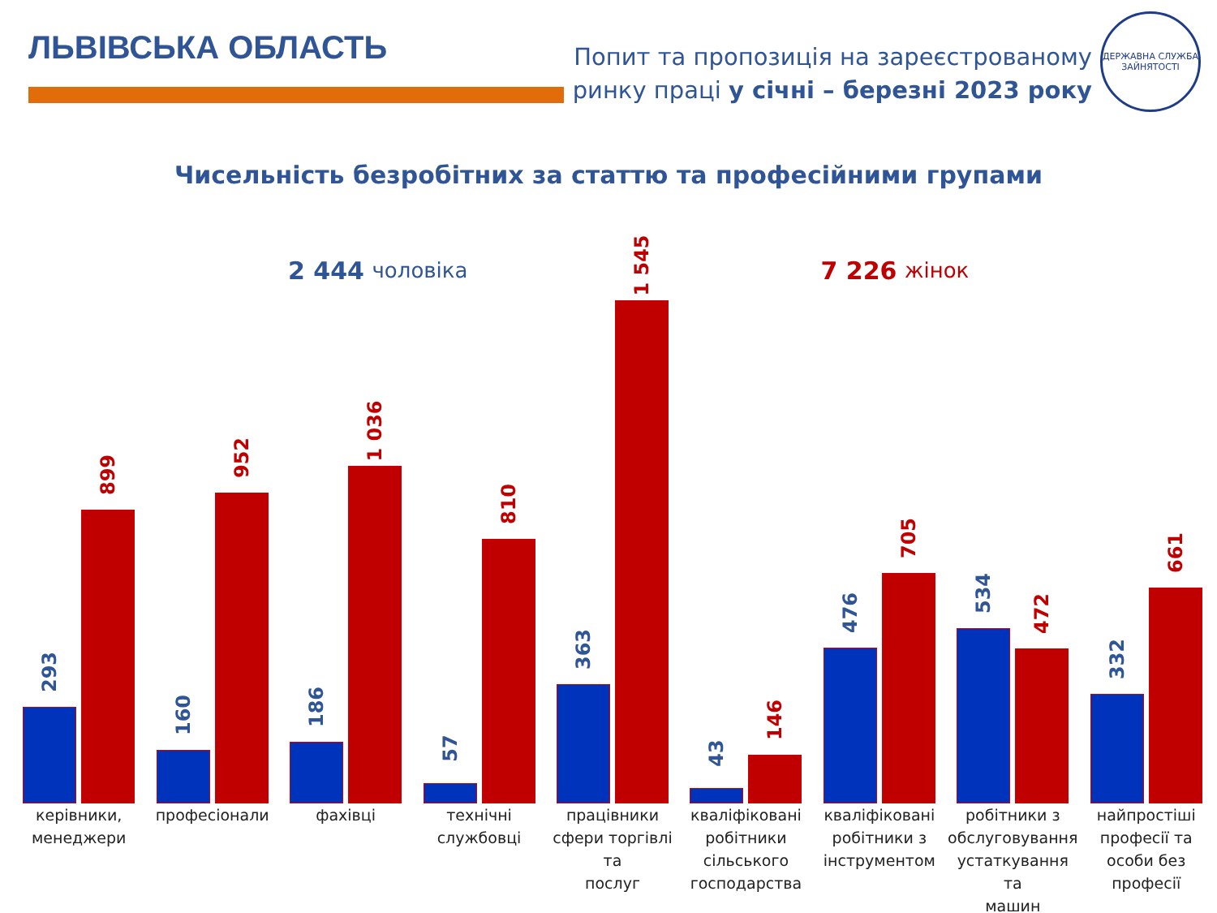ЛЬВІВСЬКА ОБЛАСТЬ
Попит та пропозиція на зареєстрованому
ринку праці у січні – березні 2023 року
ДЕРЖАВНА СЛУЖБА ЗАЙНЯТОСТІ
Чисельність безробітних за статтю та професійними групами
2 444 чоловіка
7 226 жінок
293
899
160
952
186
1 036
57
810
363
1 545
43
146
476
705
534
472
332
661
керівники,
менеджери
професіонали фахівці технічні
службовці
працівники
сфери торгівлі та
послуг
кваліфіковані
робітники
сільського
господарства
кваліфіковані
робітники з
інструментом
робітники з
обслуговування
устаткування та
машин
найпростіші
професії та
особи без
професії